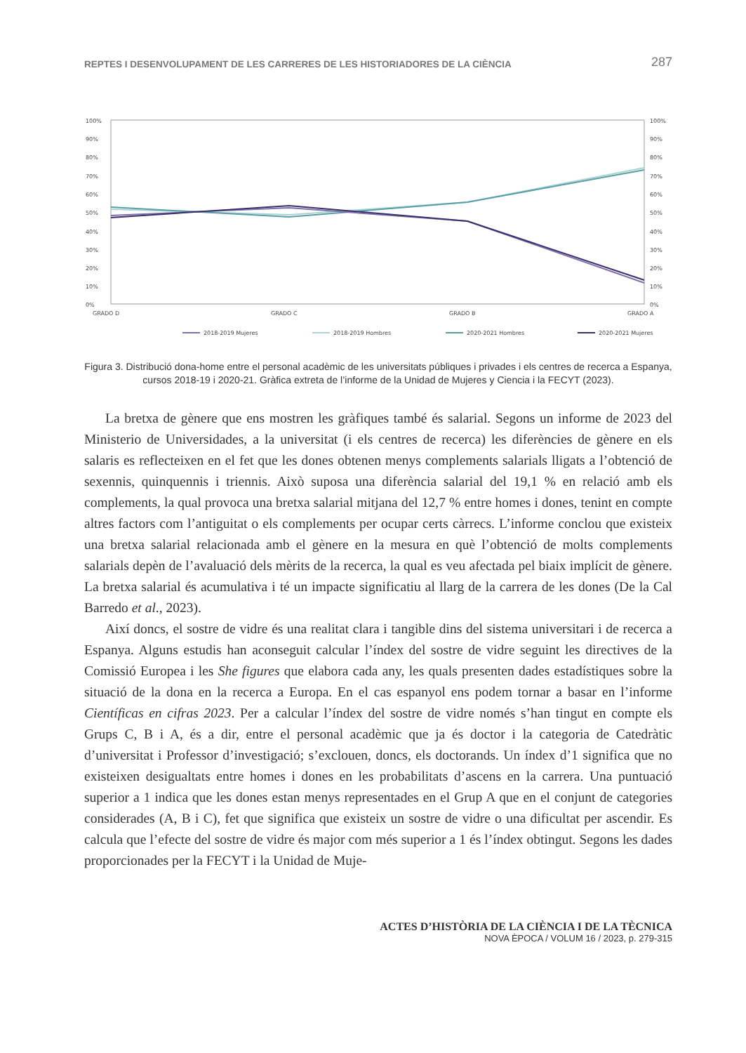REPTES I DESENVOLUPAMENT DE LES CARRERES DE LES HISTORIADORES DE LA CIÈNCIA 287
100%
90%
80%
70%
60%
50%
40%
30%
20%
10%
0%
100%
90%
80%
70%
60%
50%
40%
30%
20%
10%
0%
GRADO D
GRADO C
GRADO B
GRADO A
2018-2019 Mujeres
2018-2019 Hombres
2020-2021 Hombres
2020-2021 Mujeres
Figura 3. Distribució dona-home entre el personal acadèmic de les universitats públiques i privades i els centres de recerca a Espanya, cursos 2018-19 i 2020-21. Gràfica extreta de l’informe de la Unidad de Mujeres y Ciencia i la FECYT (2023).
La bretxa de gènere que ens mostren les gràfiques també és salarial. Segons un informe de 2023 del Ministerio de Universidades, a la universitat (i els centres de recerca) les diferències de gènere en els salaris es reflecteixen en el fet que les dones obtenen menys complements salarials lligats a l’obtenció de sexennis, quinquennis i triennis. Això suposa una diferència salarial del 19,1 % en relació amb els complements, la qual provoca una bretxa salarial mitjana del 12,7 % entre homes i dones, tenint en compte altres factors com l’antiguitat o els complements per ocupar certs càrrecs. L’informe conclou que existeix una bretxa salarial relacionada amb el gènere en la mesura en què l’obtenció de molts complements salarials depèn de l’avaluació dels mèrits de la recerca, la qual es veu afectada pel biaix implícit de gènere. La bretxa salarial és acumulativa i té un impacte significatiu al llarg de la carrera de les dones (De la Cal Barredo et al., 2023).
Així doncs, el sostre de vidre és una realitat clara i tangible dins del sistema universitari i de recerca a Espanya. Alguns estudis han aconseguit calcular l’índex del sostre de vidre seguint les directives de la Comissió Europea i les She figures que elabora cada any, les quals presenten dades estadístiques sobre la situació de la dona en la recerca a Europa. En el cas espanyol ens podem tornar a basar en l’informe Científicas en cifras 2023. Per a calcular l’índex del sostre de vidre només s’han tingut en compte els Grups C, B i A, és a dir, entre el personal acadèmic que ja és doctor i la categoria de Catedràtic d’universitat i Professor d’investigació; s’exclouen, doncs, els doctorands. Un índex d’1 significa que no existeixen desigualtats entre homes i dones en les probabilitats d’ascens en la carrera. Una puntuació superior a 1 indica que les dones estan menys representades en el Grup A que en el conjunt de categories considerades (A, B i C), fet que significa que existeix un sostre de vidre o una dificultat per ascendir. Es calcula que l’efecte del sostre de vidre és major com més superior a 1 és l’índex obtingut. Segons les dades proporcionades per la FECYT i la Unidad de Muje-
ACTES D’HISTÒRIA DE LA CIÈNCIA I DE LA TÈCNICA
NOVA ÈPOCA / VOLUM 16 / 2023, p. 279-315